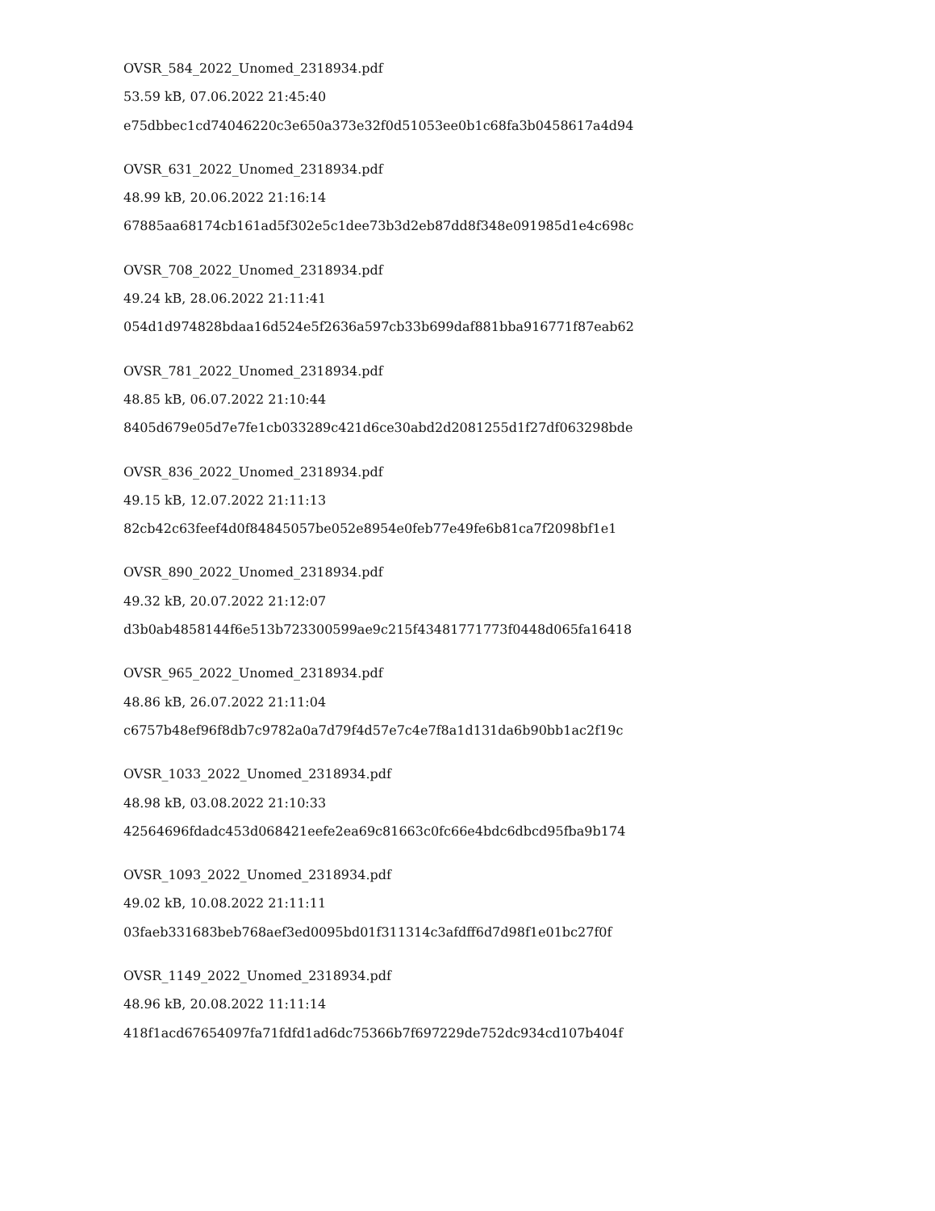OVSR_584_2022_Unomed_2318934.pdf
53.59 kB, 07.06.2022 21:45:40
e75dbbec1cd74046220c3e650a373e32f0d51053ee0b1c68fa3b0458617a4d94
OVSR_631_2022_Unomed_2318934.pdf
48.99 kB, 20.06.2022 21:16:14
67885aa68174cb161ad5f302e5c1dee73b3d2eb87dd8f348e091985d1e4c698c
OVSR_708_2022_Unomed_2318934.pdf
49.24 kB, 28.06.2022 21:11:41
054d1d974828bdaa16d524e5f2636a597cb33b699daf881bba916771f87eab62
OVSR_781_2022_Unomed_2318934.pdf
48.85 kB, 06.07.2022 21:10:44
8405d679e05d7e7fe1cb033289c421d6ce30abd2d2081255d1f27df063298bde
OVSR_836_2022_Unomed_2318934.pdf
49.15 kB, 12.07.2022 21:11:13
82cb42c63feef4d0f84845057be052e8954e0feb77e49fe6b81ca7f2098bf1e1
OVSR_890_2022_Unomed_2318934.pdf
49.32 kB, 20.07.2022 21:12:07
d3b0ab4858144f6e513b723300599ae9c215f43481771773f0448d065fa16418
OVSR_965_2022_Unomed_2318934.pdf
48.86 kB, 26.07.2022 21:11:04
c6757b48ef96f8db7c9782a0a7d79f4d57e7c4e7f8a1d131da6b90bb1ac2f19c
OVSR_1033_2022_Unomed_2318934.pdf
48.98 kB, 03.08.2022 21:10:33
42564696fdadc453d068421eefe2ea69c81663c0fc66e4bdc6dbcd95fba9b174
OVSR_1093_2022_Unomed_2318934.pdf
49.02 kB, 10.08.2022 21:11:11
03faeb331683beb768aef3ed0095bd01f311314c3afdff6d7d98f1e01bc27f0f
OVSR_1149_2022_Unomed_2318934.pdf
48.96 kB, 20.08.2022 11:11:14
418f1acd67654097fa71fdfd1ad6dc75366b7f697229de752dc934cd107b404f